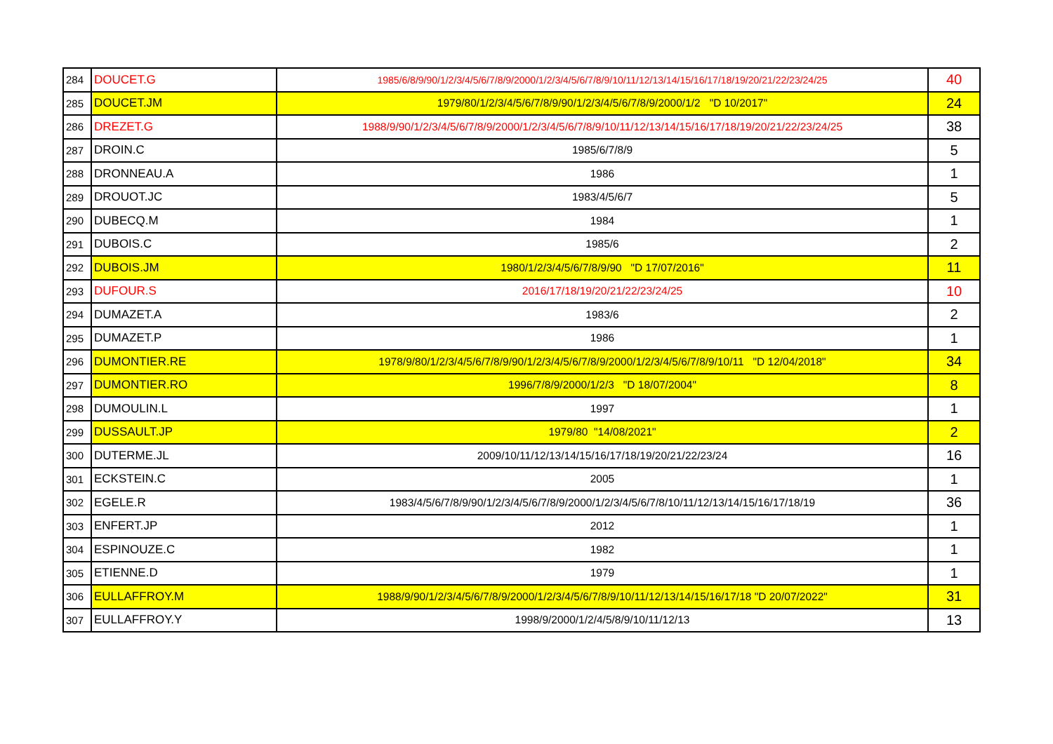| 284 | DOUCET.G | 1985/6/8/9/90/1/2/3/4/5/6/7/8/9/2000/1/2/3/4/5/6/7/8/9/10/11/12/13/14/15/16/17/18/19/20/21/22/23/24/25 | 40 |
| 285 | DOUCET.JM | 1979/80/1/2/3/4/5/6/7/8/9/90/1/2/3/4/5/6/7/8/9/2000/1/2 "D 10/2017" | 24 |
| 286 | DREZET.G | 1988/9/90/1/2/3/4/5/6/7/8/9/2000/1/2/3/4/5/6/7/8/9/10/11/12/13/14/15/16/17/18/19/20/21/22/23/24/25 | 38 |
| 287 | DROIN.C | 1985/6/7/8/9 | 5 |
| 288 | DRONNEAU.A | 1986 | 1 |
| 289 | DROUOT.JC | 1983/4/5/6/7 | 5 |
| 290 | DUBECQ.M | 1984 | 1 |
| 291 | DUBOIS.C | 1985/6 | 2 |
| 292 | DUBOIS.JM | 1980/1/2/3/4/5/6/7/8/9/90 "D 17/07/2016" | 11 |
| 293 | DUFOUR.S | 2016/17/18/19/20/21/22/23/24/25 | 10 |
| 294 | DUMAZET.A | 1983/6 | 2 |
| 295 | DUMAZET.P | 1986 | 1 |
| 296 | DUMONTIER.RE | 1978/9/80/1/2/3/4/5/6/7/8/9/90/1/2/3/4/5/6/7/8/9/2000/1/2/3/4/5/6/7/8/9/10/11 "D 12/04/2018" | 34 |
| 297 | DUMONTIER.RO | 1996/7/8/9/2000/1/2/3 "D 18/07/2004" | 8 |
| 298 | DUMOULIN.L | 1997 | 1 |
| 299 | DUSSAULT.JP | 1979/80 "14/08/2021" | 2 |
| 300 | DUTERME.JL | 2009/10/11/12/13/14/15/16/17/18/19/20/21/22/23/24 | 16 |
| 301 | ECKSTEIN.C | 2005 | 1 |
| 302 | EGELE.R | 1983/4/5/6/7/8/9/90/1/2/3/4/5/6/7/8/9/2000/1/2/3/4/5/6/7/8/10/11/12/13/14/15/16/17/18/19 | 36 |
| 303 | ENFERT.JP | 2012 | 1 |
| 304 | ESPINOUZE.C | 1982 | 1 |
| 305 | ETIENNE.D | 1979 | 1 |
| 306 | EULLAFFROY.M | 1988/9/90/1/2/3/4/5/6/7/8/9/2000/1/2/3/4/5/6/7/8/9/10/11/12/13/14/15/16/17/18 "D 20/07/2022" | 31 |
| 307 | EULLAFFROY.Y | 1998/9/2000/1/2/4/5/8/9/10/11/12/13 | 13 |